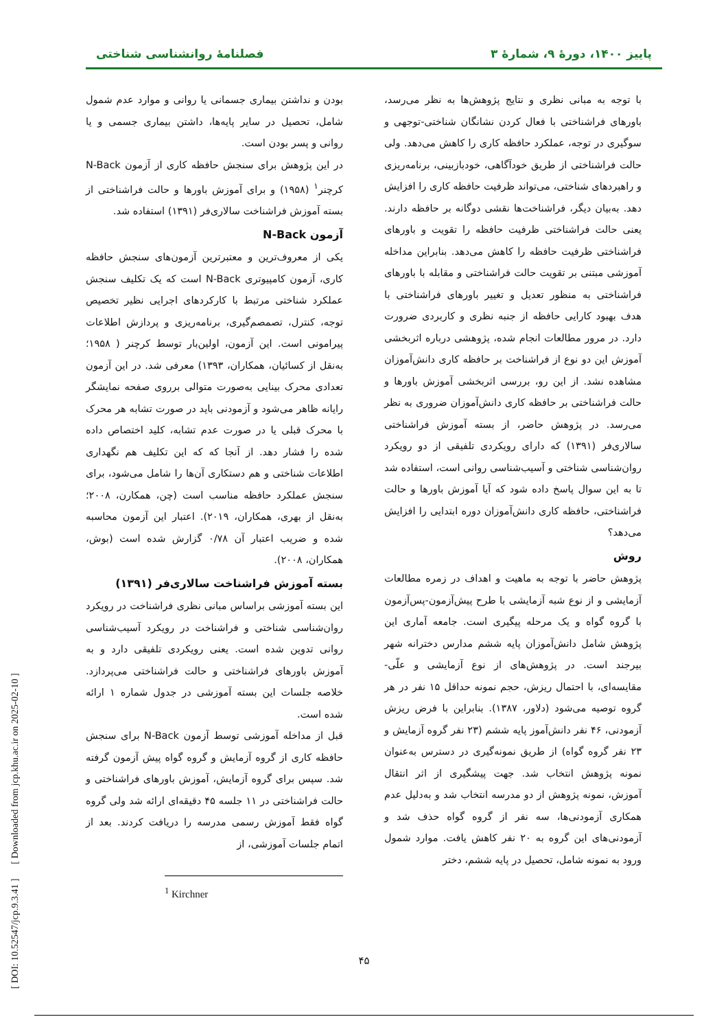پاییز ۱۴۰۰، دورۀ ۹، شمارۀ ۳ فصلنامۀ روانشناسی شناختی
با توجه به مبانی نظری و نتایج پژوهش‌ها به نظر می‌رسد، باورهای فراشناختی با فعال کردن نشانگان شناختی-توجهی و سوگیری در توجه، عملکرد حافظه کاری را کاهش می‌دهد. ولی حالت فراشناختی از طریق خودآگاهی، خودبازبینی، برنامه‌ریزی و راهبردهای شناختی، می‌تواند ظرفیت حافظه کاری را افزایش دهد. به‌بیان دیگر، فراشناخت‌ها نقشی دوگانه بر حافظه دارند. یعنی حالت فراشناختی ظرفیت حافظه را تقویت و باورهای فراشناختی ظرفیت حافظه را کاهش می‌دهد. بنابراین مداخله آموزشی مبتنی بر تقویت حالت فراشناختی و مقابله با باورهای فراشناختی به منظور تعدیل و تغییر باورهای فراشناختی با هدف بهبود کارایی حافظه از جنبه نظری و کاربردی ضرورت دارد. در مرور مطالعات انجام شده، پژوهشی درباره اثربخشی آموزش این دو نوع از فراشناخت بر حافظه کاری دانش‌آموزان مشاهده نشد. از این رو، بررسی اثربخشی آموزش باورها و حالت فراشناختی بر حافظه کاری دانش‌آموزان ضروری به نظر می‌رسد. در پژوهش حاضر، از بسته آموزش فراشناختی سالاری‌فر (۱۳۹۱) که دارای رویکردی تلفیقی از دو رویکرد روان‌شناسی شناختی و آسیب‌شناسی روانی است، استفاده شد تا به این سوال پاسخ داده شود که آیا آموزش باورها و حالت فراشناختی، حافظه کاری دانش‌آموزان دوره ابتدایی را افزایش می‌دهد؟
روش
پژوهش حاضر با توجه به ماهیت و اهداف در زمره مطالعات آزمایشی و از نوع شبه آزمایشی با طرح پیش‌آزمون-پس‌آزمون با گروه گواه و یک مرحله پیگیری است. جامعه آماری این پژوهش شامل دانش‌آموزان پایه ششم مدارس دخترانه شهر بیرجند است. در پژوهش‌های از نوع آزمایشی و علّی- مقایسه‌ای، با احتمال ریزش، حجم نمونه حداقل ۱۵ نفر در هر گروه توصیه می‌شود (دلاور، ۱۳۸۷). بنابراین با فرض ریزش آزمودنی، ۴۶ نفر دانش‌آموز پایه ششم (۲۳ نفر گروه آزمایش و ۲۳ نفر گروه گواه) از طریق نمونه‌گیری در دسترس به‌عنوان نمونه پژوهش انتخاب شد. جهت پیشگیری از اثر انتقال آموزش، نمونه پژوهش از دو مدرسه انتخاب شد و به‌دلیل عدم همکاری آزمودنی‌ها، سه نفر از گروه گواه حذف شد و آزمودنی‌های این گروه به ۲۰ نفر کاهش یافت. موارد شمول ورود به نمونه شامل، تحصیل در پایه ششم، دختر
بودن و نداشتن بیماری جسمانی یا روانی و موارد عدم شمول شامل، تحصیل در سایر پایه‌ها، داشتن بیماری جسمی و یا روانی و پسر بودن است.
در این پژوهش برای سنجش حافظه کاری از آزمون N-Back کرچنر<sup>۱</sup> (۱۹۵۸) و برای آموزش باورها و حالت فراشناختی از بسته آموزش فراشناخت سالاری‌فر (۱۳۹۱) استفاده شد.
آزمون N-Back
یکی از معروف‌ترین و معتبرترین آزمون‌های سنجش حافظه کاری، آزمون کامپیوتری N-Back است که یک تکلیف سنجش عملکرد شناختی مرتبط با کارکردهای اجرایی نظیر تخصیص توجه، کنترل، تصمصم‌گیری، برنامه‌ریزی و پردازش اطلاعات پیرامونی است. این آزمون، اولین‌بار توسط کرچنر ( ۱۹۵۸؛ به‌نقل از کسائیان، همکاران، ۱۳۹۳) معرفی شد. در این آزمون تعدادی محرک بینایی به‌صورت متوالی برروی صفحه نمایشگر رایانه ظاهر می‌شود و آزمودنی باید در صورت تشابه هر محرک با محرک قبلی یا در صورت عدم تشابه، کلید اختصاص داده شده را فشار دهد. از آنجا که که این تکلیف هم نگهداری اطلاعات شناختی و هم دستکاری آن‌ها را شامل می‌شود، برای سنجش عملکرد حافظه مناسب است (چن، همکارن، ۲۰۰۸؛ به‌نقل از بهری، همکاران، ۲۰۱۹). اعتبار این آزمون محاسبه شده و ضریب اعتبار آن ۰/۷۸ گزارش شده است (بوش، همکاران، ۲۰۰۸).
بسته آموزش فراشناخت سالاری‌فر (۱۳۹۱)
این بسته آموزشی براساس مبانی نظری فراشناخت در رویکرد روان‌شناسی شناختی و فراشناخت در رویکرد آسیب‌شناسی روانی تدوین شده است. یعنی رویکردی تلفیقی دارد و به آموزش باورهای فراشناختی و حالت فراشناختی می‌پردازد. خلاصه جلسات این بسته آموزشی در جدول شماره ۱ ارائه شده است.
قبل از مداخله آموزشی توسط آزمون N-Back برای سنجش حافظه کاری از گروه آزمایش و گروه گواه پیش آزمون گرفته شد. سپس برای گروه آزمایش، آموزش باورهای فراشناختی و حالت فراشناختی در ۱۱ جلسه ۴۵ دقیقه‌ای ارائه شد ولی گروه گواه فقط آموزش رسمی مدرسه را دریافت کردند. بعد از اتمام جلسات آموزشی، از
<sup>1</sup> Kirchner
۴۵
[ DOI: 10.52547/jcp.9.3.41 ] [ Downloaded from jcp.khu.ac.ir on 2025-02-10 ]